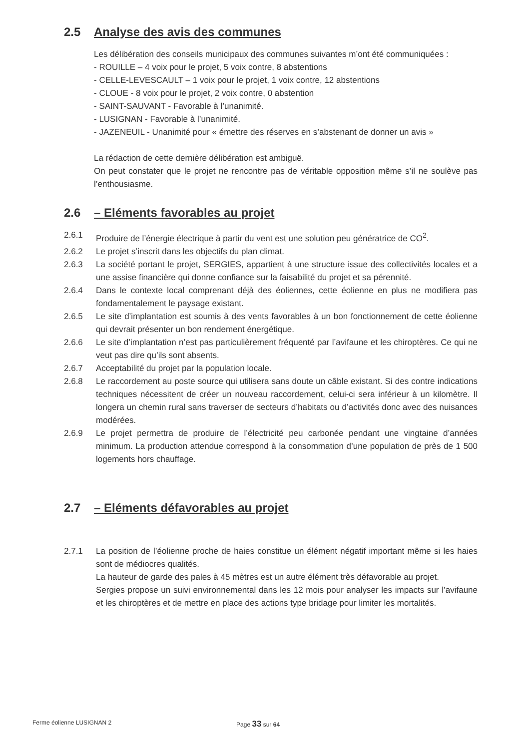2.5 Analyse des avis des communes
Les délibération des conseils municipaux des communes suivantes m’ont été communiquées :
- ROUILLE – 4 voix pour le projet, 5 voix contre, 8 abstentions
- CELLE-LEVESCAULT – 1 voix pour le projet, 1 voix contre, 12 abstentions
- CLOUE - 8 voix pour le projet, 2 voix contre, 0 abstention
- SAINT-SAUVANT - Favorable à l’unanimité.
- LUSIGNAN - Favorable à l’unanimité.
- JAZENEUIL - Unanimité pour « émettre des réserves en s’abstenant de donner un avis »
La rédaction de cette dernière délibération est ambiguë.
On peut constater que le projet ne rencontre pas de véritable opposition même s’il ne soulève pas l’enthousiasme.
2.6 – Eléments favorables au projet
2.6.1 Produire de l’énergie électrique à partir du vent est une solution peu génératrice de CO<sup>2</sup>.
2.6.2 Le projet s’inscrit dans les objectifs du plan climat.
2.6.3 La société portant le projet, SERGIES, appartient à une structure issue des collectivités locales et a une assise financière qui donne confiance sur la faisabilité du projet et sa pérennité.
2.6.4 Dans le contexte local comprenant déjà des éoliennes, cette éolienne en plus ne modifiera pas fondamentalement le paysage existant.
2.6.5 Le site d’implantation est soumis à des vents favorables à un bon fonctionnement de cette éolienne qui devrait présenter un bon rendement énergétique.
2.6.6 Le site d’implantation n’est pas particulièrement fréquenté par l’avifaune et les chiroptères. Ce qui ne veut pas dire qu’ils sont absents.
2.6.7 Acceptabilité du projet par la population locale.
2.6.8 Le raccordement au poste source qui utilisera sans doute un câble existant. Si des contre indications techniques nécessitent de créer un nouveau raccordement, celui-ci sera inférieur à un kilomètre. Il longera un chemin rural sans traverser de secteurs d’habitats ou d’activités donc avec des nuisances modérées.
2.6.9 Le projet permettra de produire de l’électricité peu carbonée pendant une vingtaine d’années minimum. La production attendue correspond à la consommation d’une population de près de 1 500 logements hors chauffage.
2.7 – Eléments défavorables au projet
2.7.1 La position de l’éolienne proche de haies constitue un élément négatif important même si les haies sont de médiocres qualités.
La hauteur de garde des pales à 45 mètres est un autre élément très défavorable au projet.
Sergies propose un suivi environnemental dans les 12 mois pour analyser les impacts sur l’avifaune et les chiroptères et de mettre en place des actions type bridage pour limiter les mortalités.
Ferme éolienne LUSIGNAN 2 Page 33 sur 64